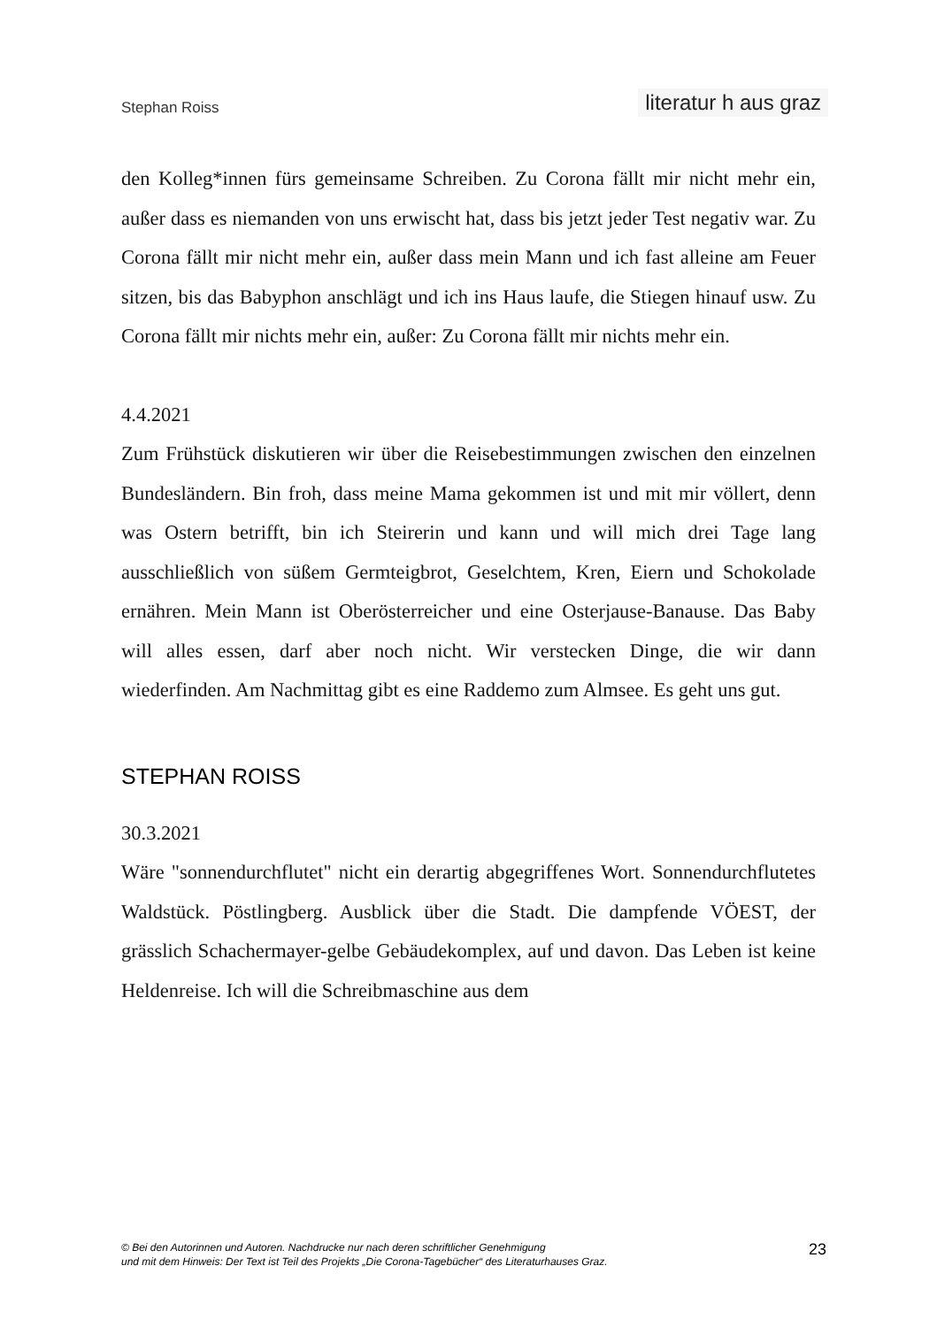Stephan Roiss literatur h aus graz
den Kolleg*innen fürs gemeinsame Schreiben. Zu Corona fällt mir nicht mehr ein, außer dass es niemanden von uns erwischt hat, dass bis jetzt jeder Test negativ war. Zu Corona fällt mir nicht mehr ein, außer dass mein Mann und ich fast alleine am Feuer sitzen, bis das Babyphon anschlägt und ich ins Haus laufe, die Stiegen hinauf usw. Zu Corona fällt mir nichts mehr ein, außer: Zu Corona fällt mir nichts mehr ein.
4.4.2021
Zum Frühstück diskutieren wir über die Reisebestimmungen zwischen den einzelnen Bundesländern. Bin froh, dass meine Mama gekommen ist und mit mir völlert, denn was Ostern betrifft, bin ich Steirerin und kann und will mich drei Tage lang ausschließlich von süßem Germteigbrot, Geselchtem, Kren, Eiern und Schokolade ernähren. Mein Mann ist Oberösterreicher und eine Osterjause-Banause. Das Baby will alles essen, darf aber noch nicht. Wir verstecken Dinge, die wir dann wiederfinden. Am Nachmittag gibt es eine Raddemo zum Almsee. Es geht uns gut.
STEPHAN ROISS
30.3.2021
Wäre "sonnendurchflutet" nicht ein derartig abgegriffenes Wort. Sonnendurchflutetes Waldstück. Pöstlingberg. Ausblick über die Stadt. Die dampfende VÖEST, der grässlich Schachermayer-gelbe Gebäudekomplex, auf und davon. Das Leben ist keine Heldenreise. Ich will die Schreibmaschine aus dem
© Bei den Autorinnen und Autoren. Nachdrucke nur nach deren schriftlicher Genehmigung
und mit dem Hinweis: Der Text ist Teil des Projekts „Die Corona-Tagebücher“ des Literaturhauses Graz.
23